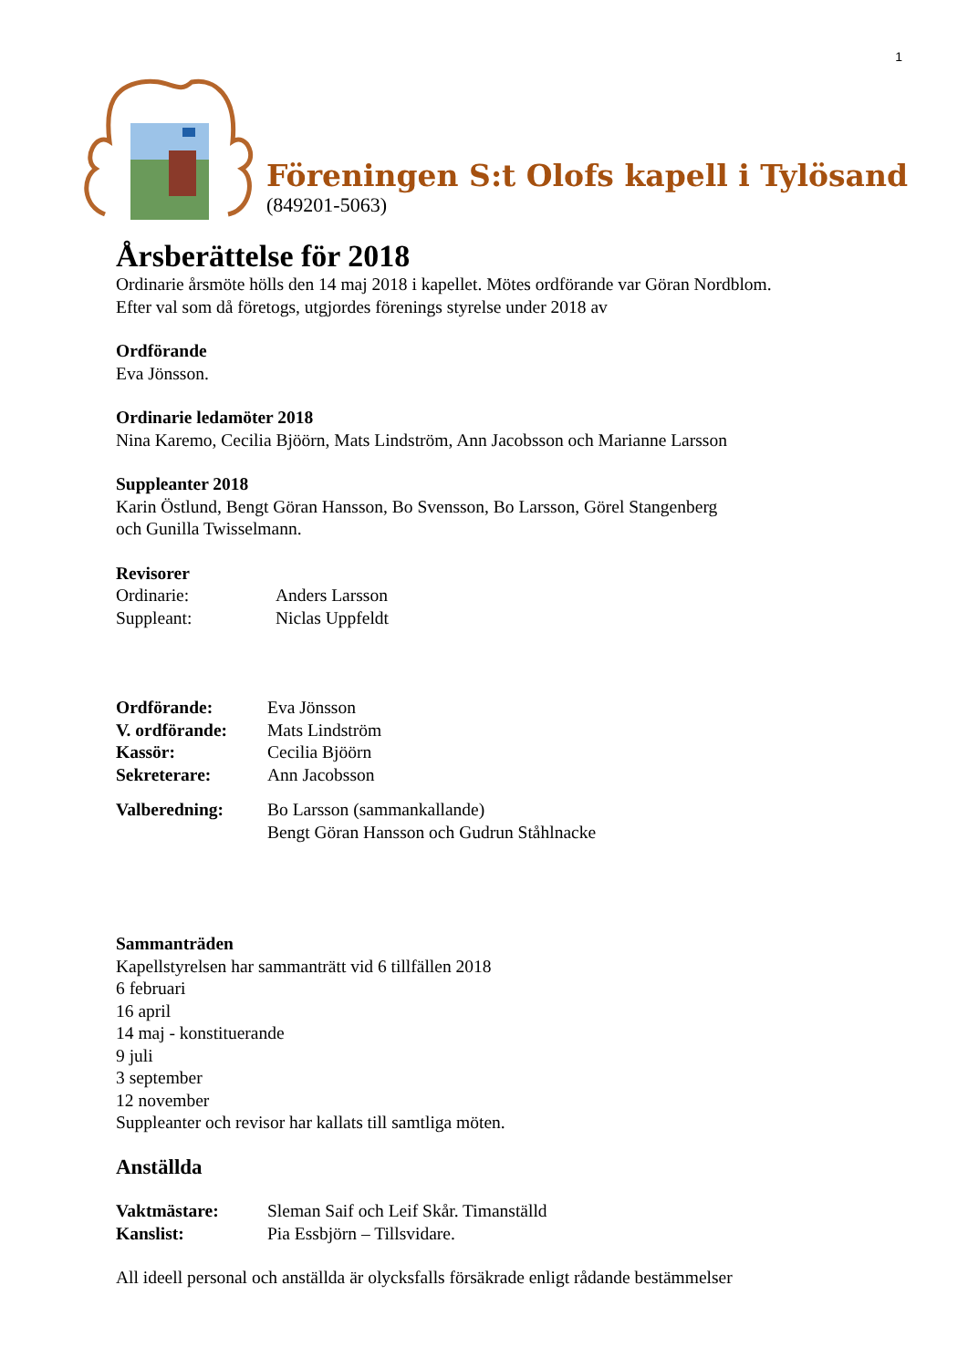1
Föreningen S:t Olofs kapell i Tylösand
(849201-5063)
Årsberättelse för 2018
Ordinarie årsmöte hölls den 14 maj 2018 i kapellet. Mötes ordförande var Göran Nordblom.
Efter val som då företogs, utgjordes förenings styrelse under 2018 av
Ordförande
Eva Jönsson.
Ordinarie ledamöter 2018
Nina Karemo, Cecilia Bjöörn, Mats Lindström, Ann Jacobsson och Marianne Larsson
Suppleanter 2018
Karin Östlund, Bengt Göran Hansson, Bo Svensson, Bo Larsson, Görel Stangenberg
och Gunilla Twisselmann.
Revisorer
Ordinarie: Anders Larsson
Suppleant: Niclas Uppfeldt
Ordförande: Eva Jönsson
V. ordförande: Mats Lindström
Kassör: Cecilia Bjöörn
Sekreterare: Ann Jacobsson
Valberedning: Bo Larsson (sammankallande)
Bengt Göran Hansson och Gudrun Ståhlnacke
Sammanträden
Kapellstyrelsen har sammanträtt vid 6 tillfällen 2018
6 februari
16 april
14 maj - konstituerande
9 juli
3 september
12 november
Suppleanter och revisor har kallats till samtliga möten.
Anställda
Vaktmästare: Sleman Saif och Leif Skår. Timanställd
Kanslist: Pia Essbjörn – Tillsvidare.
All ideell personal och anställda är olycksfalls försäkrade enligt rådande bestämmelser